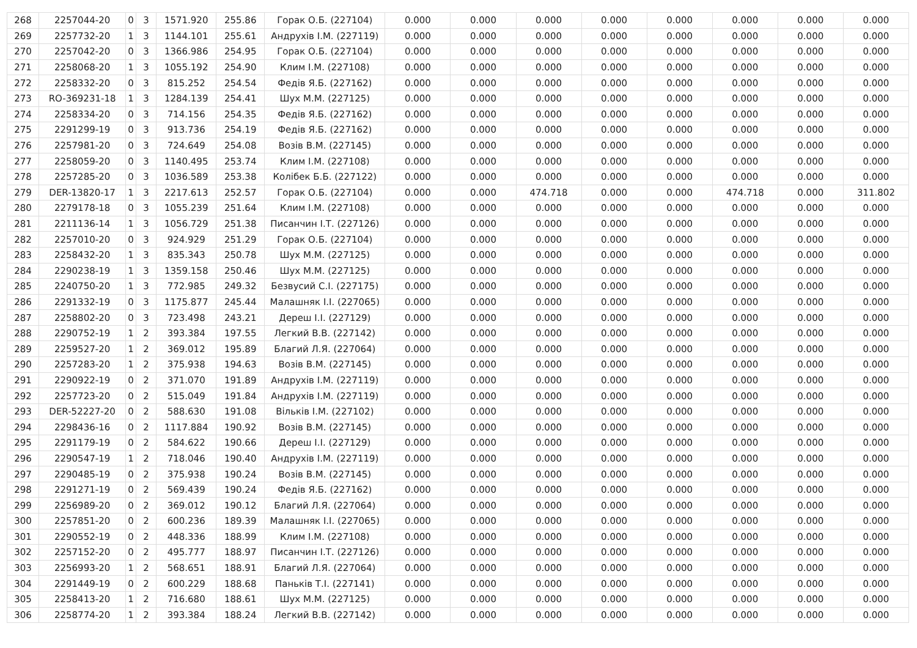| 268 | 2257044-20 | 0 | 3 | 1571.920 | 255.86 | Горак О.Б. (227104) | 0.000 | 0.000 | 0.000 | 0.000 | 0.000 | 0.000 | 0.000 | 0.000 |
| 269 | 2257732-20 | 1 | 3 | 1144.101 | 255.61 | Андрухів І.М. (227119) | 0.000 | 0.000 | 0.000 | 0.000 | 0.000 | 0.000 | 0.000 | 0.000 |
| 270 | 2257042-20 | 0 | 3 | 1366.986 | 254.95 | Горак О.Б. (227104) | 0.000 | 0.000 | 0.000 | 0.000 | 0.000 | 0.000 | 0.000 | 0.000 |
| 271 | 2258068-20 | 1 | 3 | 1055.192 | 254.90 | Клим І.М. (227108) | 0.000 | 0.000 | 0.000 | 0.000 | 0.000 | 0.000 | 0.000 | 0.000 |
| 272 | 2258332-20 | 0 | 3 | 815.252 | 254.54 | Федів Я.Б. (227162) | 0.000 | 0.000 | 0.000 | 0.000 | 0.000 | 0.000 | 0.000 | 0.000 |
| 273 | RO-369231-18 | 1 | 3 | 1284.139 | 254.41 | Шух М.М. (227125) | 0.000 | 0.000 | 0.000 | 0.000 | 0.000 | 0.000 | 0.000 | 0.000 |
| 274 | 2258334-20 | 0 | 3 | 714.156 | 254.35 | Федів Я.Б. (227162) | 0.000 | 0.000 | 0.000 | 0.000 | 0.000 | 0.000 | 0.000 | 0.000 |
| 275 | 2291299-19 | 0 | 3 | 913.736 | 254.19 | Федів Я.Б. (227162) | 0.000 | 0.000 | 0.000 | 0.000 | 0.000 | 0.000 | 0.000 | 0.000 |
| 276 | 2257981-20 | 0 | 3 | 724.649 | 254.08 | Возів В.М. (227145) | 0.000 | 0.000 | 0.000 | 0.000 | 0.000 | 0.000 | 0.000 | 0.000 |
| 277 | 2258059-20 | 0 | 3 | 1140.495 | 253.74 | Клим І.М. (227108) | 0.000 | 0.000 | 0.000 | 0.000 | 0.000 | 0.000 | 0.000 | 0.000 |
| 278 | 2257285-20 | 0 | 3 | 1036.589 | 253.38 | Колібек Б.Б. (227122) | 0.000 | 0.000 | 0.000 | 0.000 | 0.000 | 0.000 | 0.000 | 0.000 |
| 279 | DER-13820-17 | 1 | 3 | 2217.613 | 252.57 | Горак О.Б. (227104) | 0.000 | 0.000 | 474.718 | 0.000 | 0.000 | 474.718 | 0.000 | 311.802 |
| 280 | 2279178-18 | 0 | 3 | 1055.239 | 251.64 | Клим І.М. (227108) | 0.000 | 0.000 | 0.000 | 0.000 | 0.000 | 0.000 | 0.000 | 0.000 |
| 281 | 2211136-14 | 1 | 3 | 1056.729 | 251.38 | Писанчин І.Т. (227126) | 0.000 | 0.000 | 0.000 | 0.000 | 0.000 | 0.000 | 0.000 | 0.000 |
| 282 | 2257010-20 | 0 | 3 | 924.929 | 251.29 | Горак О.Б. (227104) | 0.000 | 0.000 | 0.000 | 0.000 | 0.000 | 0.000 | 0.000 | 0.000 |
| 283 | 2258432-20 | 1 | 3 | 835.343 | 250.78 | Шух М.М. (227125) | 0.000 | 0.000 | 0.000 | 0.000 | 0.000 | 0.000 | 0.000 | 0.000 |
| 284 | 2290238-19 | 1 | 3 | 1359.158 | 250.46 | Шух М.М. (227125) | 0.000 | 0.000 | 0.000 | 0.000 | 0.000 | 0.000 | 0.000 | 0.000 |
| 285 | 2240750-20 | 1 | 3 | 772.985 | 249.32 | Безвусий С.І. (227175) | 0.000 | 0.000 | 0.000 | 0.000 | 0.000 | 0.000 | 0.000 | 0.000 |
| 286 | 2291332-19 | 0 | 3 | 1175.877 | 245.44 | Малашняк І.І. (227065) | 0.000 | 0.000 | 0.000 | 0.000 | 0.000 | 0.000 | 0.000 | 0.000 |
| 287 | 2258802-20 | 0 | 3 | 723.498 | 243.21 | Дереш І.І. (227129) | 0.000 | 0.000 | 0.000 | 0.000 | 0.000 | 0.000 | 0.000 | 0.000 |
| 288 | 2290752-19 | 1 | 2 | 393.384 | 197.55 | Легкий В.В. (227142) | 0.000 | 0.000 | 0.000 | 0.000 | 0.000 | 0.000 | 0.000 | 0.000 |
| 289 | 2259527-20 | 1 | 2 | 369.012 | 195.89 | Благий Л.Я. (227064) | 0.000 | 0.000 | 0.000 | 0.000 | 0.000 | 0.000 | 0.000 | 0.000 |
| 290 | 2257283-20 | 1 | 2 | 375.938 | 194.63 | Возів В.М. (227145) | 0.000 | 0.000 | 0.000 | 0.000 | 0.000 | 0.000 | 0.000 | 0.000 |
| 291 | 2290922-19 | 0 | 2 | 371.070 | 191.89 | Андрухів І.М. (227119) | 0.000 | 0.000 | 0.000 | 0.000 | 0.000 | 0.000 | 0.000 | 0.000 |
| 292 | 2257723-20 | 0 | 2 | 515.049 | 191.84 | Андрухів І.М. (227119) | 0.000 | 0.000 | 0.000 | 0.000 | 0.000 | 0.000 | 0.000 | 0.000 |
| 293 | DER-52227-20 | 0 | 2 | 588.630 | 191.08 | Вільків І.М. (227102) | 0.000 | 0.000 | 0.000 | 0.000 | 0.000 | 0.000 | 0.000 | 0.000 |
| 294 | 2298436-16 | 0 | 2 | 1117.884 | 190.92 | Возів В.М. (227145) | 0.000 | 0.000 | 0.000 | 0.000 | 0.000 | 0.000 | 0.000 | 0.000 |
| 295 | 2291179-19 | 0 | 2 | 584.622 | 190.66 | Дереш І.І. (227129) | 0.000 | 0.000 | 0.000 | 0.000 | 0.000 | 0.000 | 0.000 | 0.000 |
| 296 | 2290547-19 | 1 | 2 | 718.046 | 190.40 | Андрухів І.М. (227119) | 0.000 | 0.000 | 0.000 | 0.000 | 0.000 | 0.000 | 0.000 | 0.000 |
| 297 | 2290485-19 | 0 | 2 | 375.938 | 190.24 | Возів В.М. (227145) | 0.000 | 0.000 | 0.000 | 0.000 | 0.000 | 0.000 | 0.000 | 0.000 |
| 298 | 2291271-19 | 0 | 2 | 569.439 | 190.24 | Федів Я.Б. (227162) | 0.000 | 0.000 | 0.000 | 0.000 | 0.000 | 0.000 | 0.000 | 0.000 |
| 299 | 2256989-20 | 0 | 2 | 369.012 | 190.12 | Благий Л.Я. (227064) | 0.000 | 0.000 | 0.000 | 0.000 | 0.000 | 0.000 | 0.000 | 0.000 |
| 300 | 2257851-20 | 0 | 2 | 600.236 | 189.39 | Малашняк І.І. (227065) | 0.000 | 0.000 | 0.000 | 0.000 | 0.000 | 0.000 | 0.000 | 0.000 |
| 301 | 2290552-19 | 0 | 2 | 448.336 | 188.99 | Клим І.М. (227108) | 0.000 | 0.000 | 0.000 | 0.000 | 0.000 | 0.000 | 0.000 | 0.000 |
| 302 | 2257152-20 | 0 | 2 | 495.777 | 188.97 | Писанчин І.Т. (227126) | 0.000 | 0.000 | 0.000 | 0.000 | 0.000 | 0.000 | 0.000 | 0.000 |
| 303 | 2256993-20 | 1 | 2 | 568.651 | 188.91 | Благий Л.Я. (227064) | 0.000 | 0.000 | 0.000 | 0.000 | 0.000 | 0.000 | 0.000 | 0.000 |
| 304 | 2291449-19 | 0 | 2 | 600.229 | 188.68 | Паньків Т.І. (227141) | 0.000 | 0.000 | 0.000 | 0.000 | 0.000 | 0.000 | 0.000 | 0.000 |
| 305 | 2258413-20 | 1 | 2 | 716.680 | 188.61 | Шух М.М. (227125) | 0.000 | 0.000 | 0.000 | 0.000 | 0.000 | 0.000 | 0.000 | 0.000 |
| 306 | 2258774-20 | 1 | 2 | 393.384 | 188.24 | Легкий В.В. (227142) | 0.000 | 0.000 | 0.000 | 0.000 | 0.000 | 0.000 | 0.000 | 0.000 |